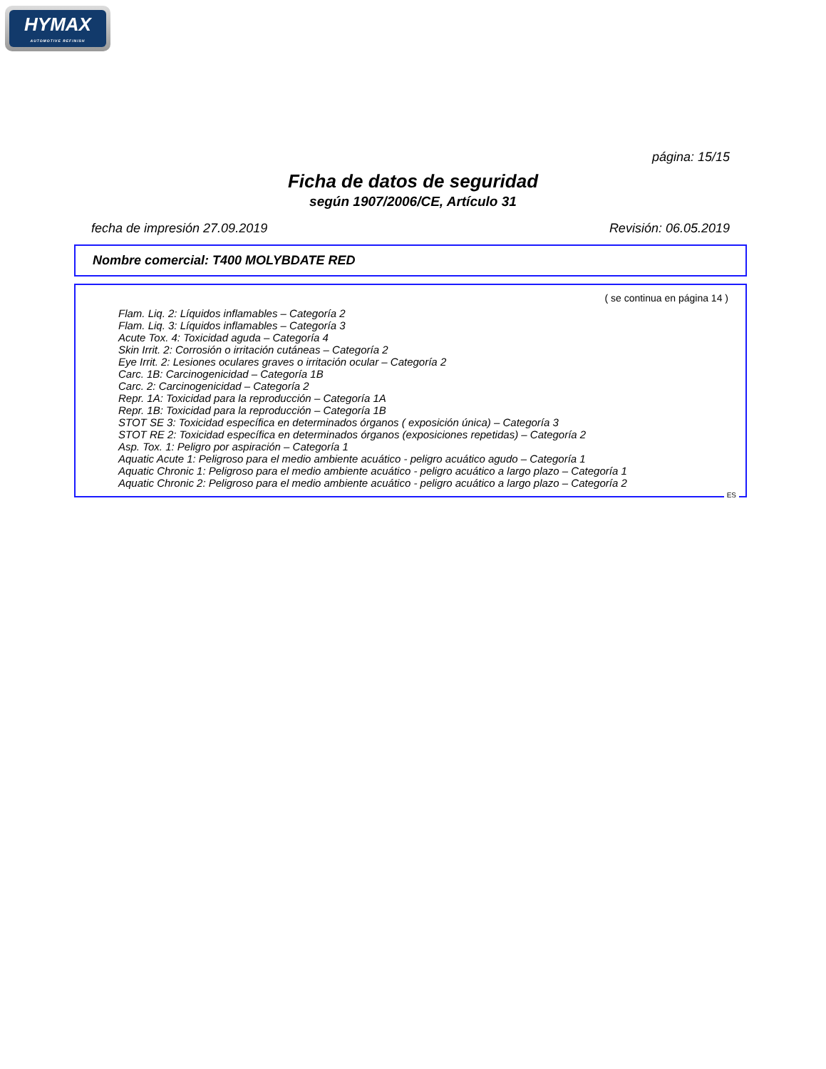HYMAX
AUTOMOTIVE REFINISH
página: 15/15
Ficha de datos de seguridad
según 1907/2006/CE, Artículo 31
fecha de impresión 27.09.2019 Revisión: 06.05.2019
Nombre comercial: T400 MOLYBDATE RED
( se continua en página 14 )
Flam. Liq. 2: Líquidos inflamables – Categoría 2
Flam. Liq. 3: Líquidos inflamables – Categoría 3
Acute Tox. 4: Toxicidad aguda – Categoría 4
Skin Irrit. 2: Corrosión o irritación cutáneas – Categoría 2
Eye Irrit. 2: Lesiones oculares graves o irritación ocular – Categoría 2
Carc. 1B: Carcinogenicidad – Categoría 1B
Carc. 2: Carcinogenicidad – Categoría 2
Repr. 1A: Toxicidad para la reproducción – Categoría 1A
Repr. 1B: Toxicidad para la reproducción – Categoría 1B
STOT SE 3: Toxicidad específica en determinados órganos ( exposición única) – Categoría 3
STOT RE 2: Toxicidad específica en determinados órganos (exposiciones repetidas) – Categoría 2
Asp. Tox. 1: Peligro por aspiración – Categoría 1
Aquatic Acute 1: Peligroso para el medio ambiente acuático - peligro acuático agudo – Categoría 1
Aquatic Chronic 1: Peligroso para el medio ambiente acuático - peligro acuático a largo plazo – Categoría 1
Aquatic Chronic 2: Peligroso para el medio ambiente acuático - peligro acuático a largo plazo – Categoría 2
ES